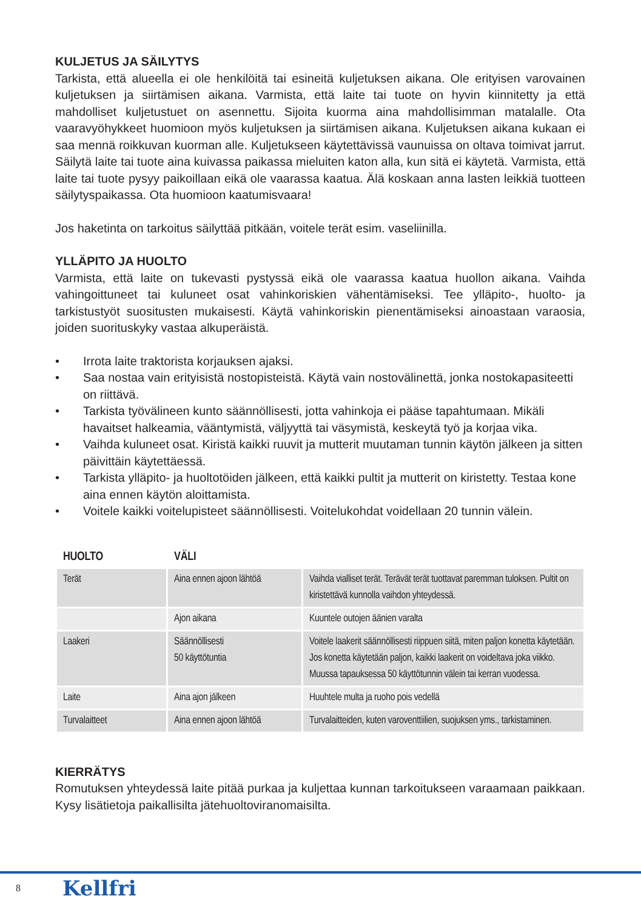KULJETUS JA SÄILYTYS
Tarkista, että alueella ei ole henkilöitä tai esineitä kuljetuksen aikana. Ole erityisen varovainen kuljetuksen ja siirtämisen aikana. Varmista, että laite tai tuote on hyvin kiinnitetty ja että mahdolliset kuljetustuet on asennettu. Sijoita kuorma aina mahdollisimman matalalle. Ota vaaravyöhykkeet huomioon myös kuljetuksen ja siirtämisen aikana. Kuljetuksen aikana kukaan ei saa mennä roikkuvan kuorman alle. Kuljetukseen käytettävissä vaunuissa on oltava toimivat jarrut. Säilytä laite tai tuote aina kuivassa paikassa mieluiten katon alla, kun sitä ei käytetä. Varmista, että laite tai tuote pysyy paikoillaan eikä ole vaarassa kaatua. Älä koskaan anna lasten leikkiä tuotteen säilytyspaikassa. Ota huomioon kaatumisvaara!
Jos haketinta on tarkoitus säilyttää pitkään, voitele terät esim. vaseliinilla.
YLLÄPITO JA HUOLTO
Varmista, että laite on tukevasti pystyssä eikä ole vaarassa kaatua huollon aikana. Vaihda vahingoittuneet tai kuluneet osat vahinkoriskien vähentämiseksi. Tee ylläpito-, huolto- ja tarkistustyöt suositusten mukaisesti. Käytä vahinkoriskin pienentämiseksi ainoastaan varaosia, joiden suorituskyky vastaa alkuperäistä.
• Irrota laite traktorista korjauksen ajaksi.
• Saa nostaa vain erityisistä nostopisteistä. Käytä vain nostovälinettä, jonka nostokapasiteetti on riittävä.
• Tarkista työvälineen kunto säännöllisesti, jotta vahinkoja ei pääse tapahtumaan. Mikäli havaitset halkeamia, vääntymistä, väljyyttä tai väsymistä, keskeytä työ ja korjaa vika.
• Vaihda kuluneet osat. Kiristä kaikki ruuvit ja mutterit muutaman tunnin käytön jälkeen ja sitten päivittäin käytettäessä.
• Tarkista ylläpito- ja huoltotöiden jälkeen, että kaikki pultit ja mutterit on kiristetty. Testaa kone aina ennen käytön aloittamista.
• Voitele kaikki voitelupisteet säännöllisesti. Voitelukohdat voidellaan 20 tunnin välein.
| HUOLTO | VÄLI | |
| --- | --- | --- |
| Terät | Aina ennen ajoon lähtöä | Vaihda vialliset terät. Terävät terät tuottavat paremman tuloksen. Pultit on kiristettävä kunnolla vaihdon yhteydessä. |
| | Ajon aikana | Kuuntele outojen äänien varalta |
| Laakeri | Säännöllisesti 50 käyttötuntia | Voitele laakerit säännöllisesti riippuen siitä, miten paljon konetta käytetään. Jos konetta käytetään paljon, kaikki laakerit on voideltava joka viikko. Muussa tapauksessa 50 käyttötunnin välein tai kerran vuodessa. |
| Laite | Aina ajon jälkeen | Huuhtele multa ja ruoho pois vedellä |
| Turvalaitteet | Aina ennen ajoon lähtöä | Turvalaitteiden, kuten varoventtiilien, suojuksen yms., tarkistaminen. |
KIERRÄTYS
Romutuksen yhteydessä laite pitää purkaa ja kuljettaa kunnan tarkoitukseen varaamaan paikkaan. Kysy lisätietoja paikallisilta jätehuoltoviranomaisilta.
8 Kellfri